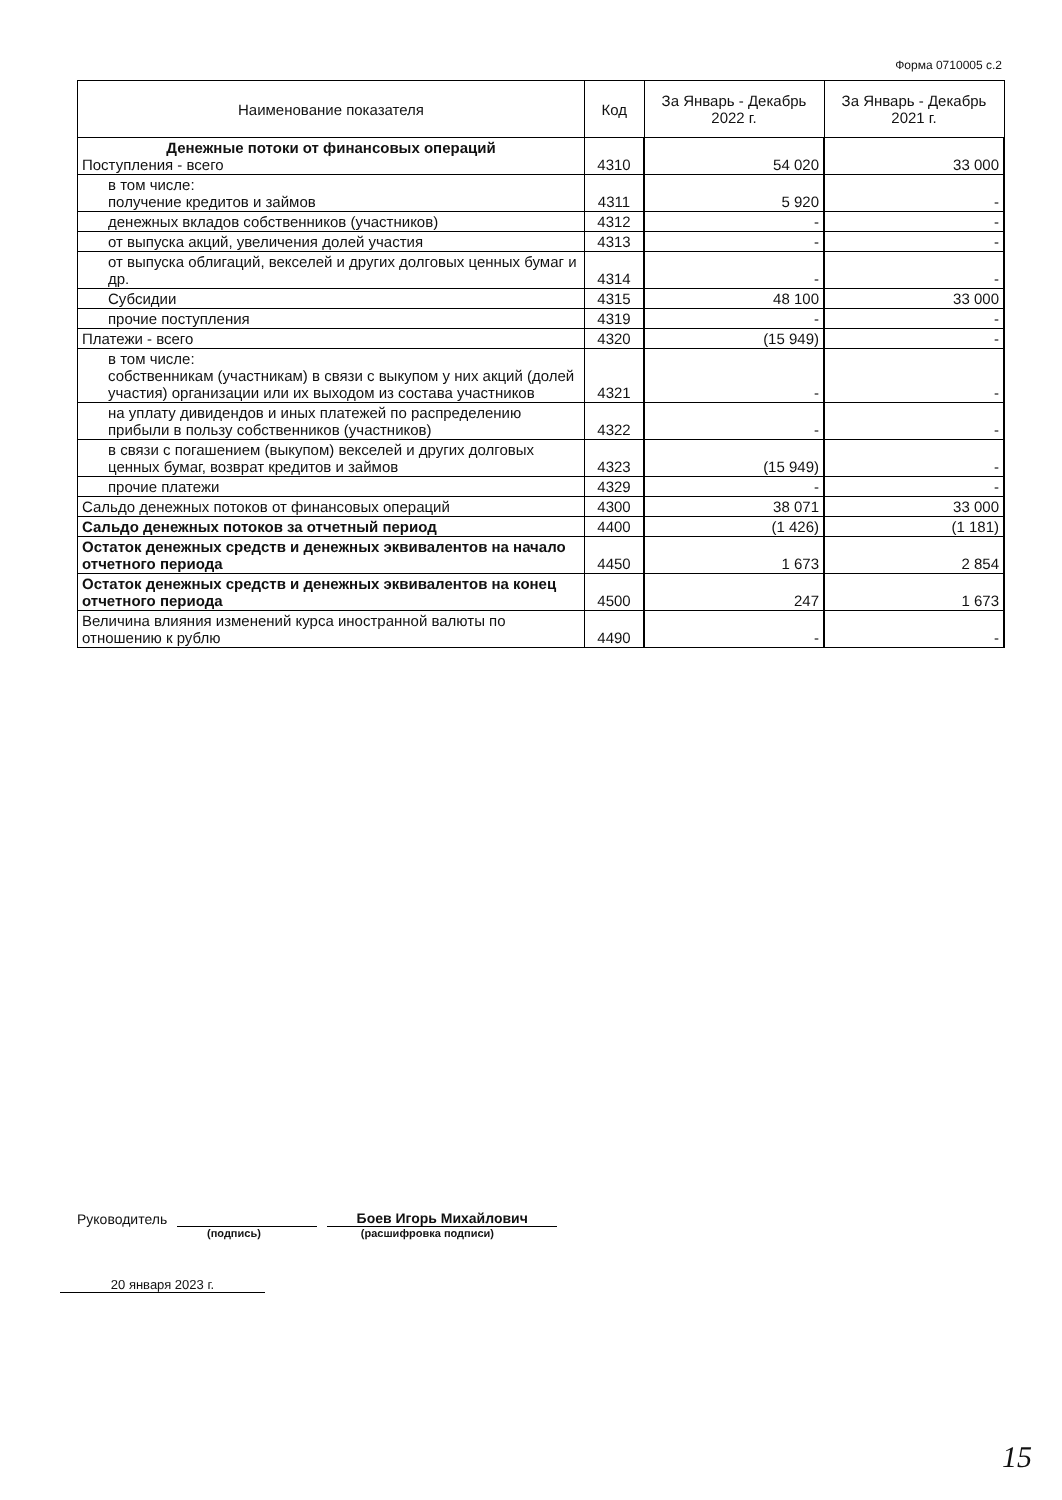Форма 0710005 с.2
| Наименование показателя | Код | За Январь - Декабрь 2022 г. | За Январь - Декабрь 2021 г. |
| --- | --- | --- | --- |
| Денежные потоки от финансовых операций Поступления - всего | 4310 | 54 020 | 33 000 |
| в том числе: получение кредитов и займов | 4311 | 5 920 | - |
| денежных вкладов собственников (участников) | 4312 | - | - |
| от выпуска акций, увеличения долей участия | 4313 | - | - |
| от выпуска облигаций, векселей и других долговых ценных бумаг и др. | 4314 | - | - |
| Субсидии | 4315 | 48 100 | 33 000 |
| прочие поступления | 4319 | - | - |
| Платежи - всего | 4320 | (15 949) | - |
| в том числе: собственникам (участникам) в связи с выкупом у них акций (долей участия) организации или их выходом из состава участников | 4321 | - | - |
| на уплату дивидендов и иных платежей по распределению прибыли в пользу собственников (участников) | 4322 | - | - |
| в связи с погашением (выкупом) векселей и других долговых ценных бумаг, возврат кредитов и займов | 4323 | (15 949) | - |
| прочие платежи | 4329 | - | - |
| Сальдо денежных потоков от финансовых операций | 4300 | 38 071 | 33 000 |
| Сальдо денежных потоков за отчетный период | 4400 | (1 426) | (1 181) |
| Остаток денежных средств и денежных эквивалентов на начало отчетного периода | 4450 | 1 673 | 2 854 |
| Остаток денежных средств и денежных эквивалентов на конец отчетного периода | 4500 | 247 | 1 673 |
| Величина влияния изменений курса иностранной валюты по отношению к рублю | 4490 | - | - |
Руководитель
Боев Игорь Михайлович
(подпись) (расшифровка подписи)
20 января 2023 г.
15